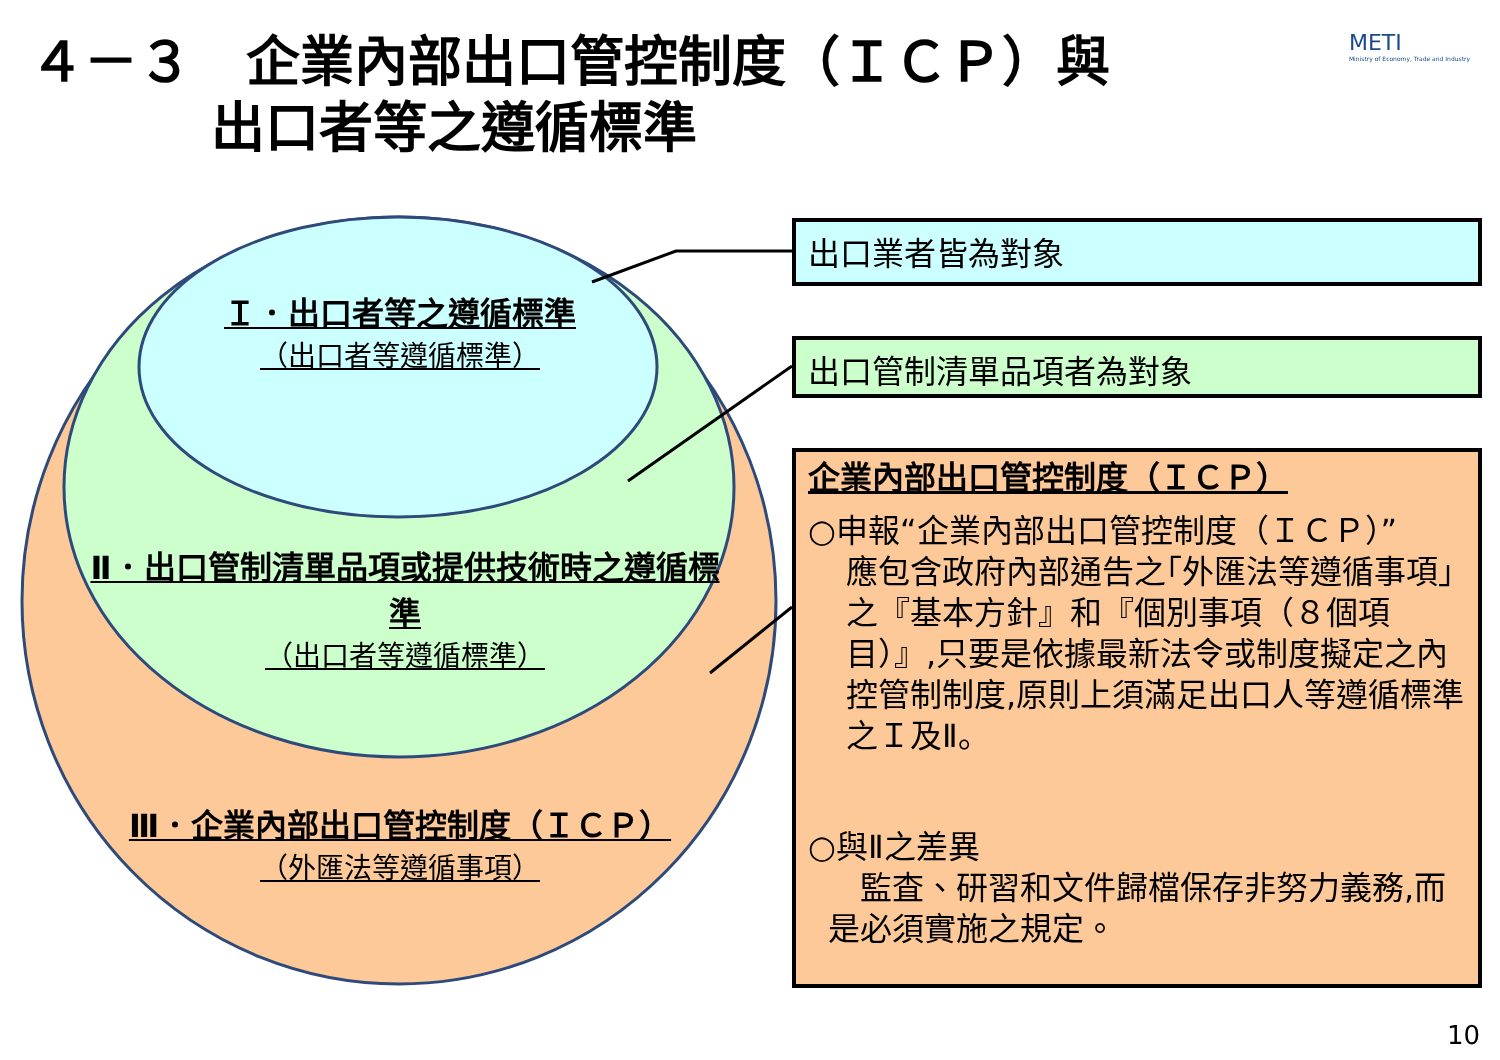４－３　企業內部出口管控制度（ＩＣＰ）與
　　　 出口者等之遵循標準
METI
Ministry of Economy, Trade and Industry
Ｉ．出口者等之遵循標準
（出口者等遵循標準）
Ⅱ．出口管制清單品項或提供技術時之遵循標準
（出口者等遵循標準）
Ⅲ．企業內部出口管控制度（ＩＣＰ）
（外匯法等遵循事項）
出口業者皆為對象
出口管制清單品項者為對象
企業內部出口管控制度（ＩＣＰ）
○申報“企業內部出口管控制度（ＩＣＰ）”
應包含政府內部通告之｢外匯法等遵循事項｣之『基本方針』和『個別事項（８個項目）』,只要是依據最新法令或制度擬定之內控管制制度,原則上須滿足出口人等遵循標準之Ｉ及Ⅱ。
○與Ⅱ之差異
　監査、研習和文件歸檔保存非努力義務,而是必須實施之規定。
10